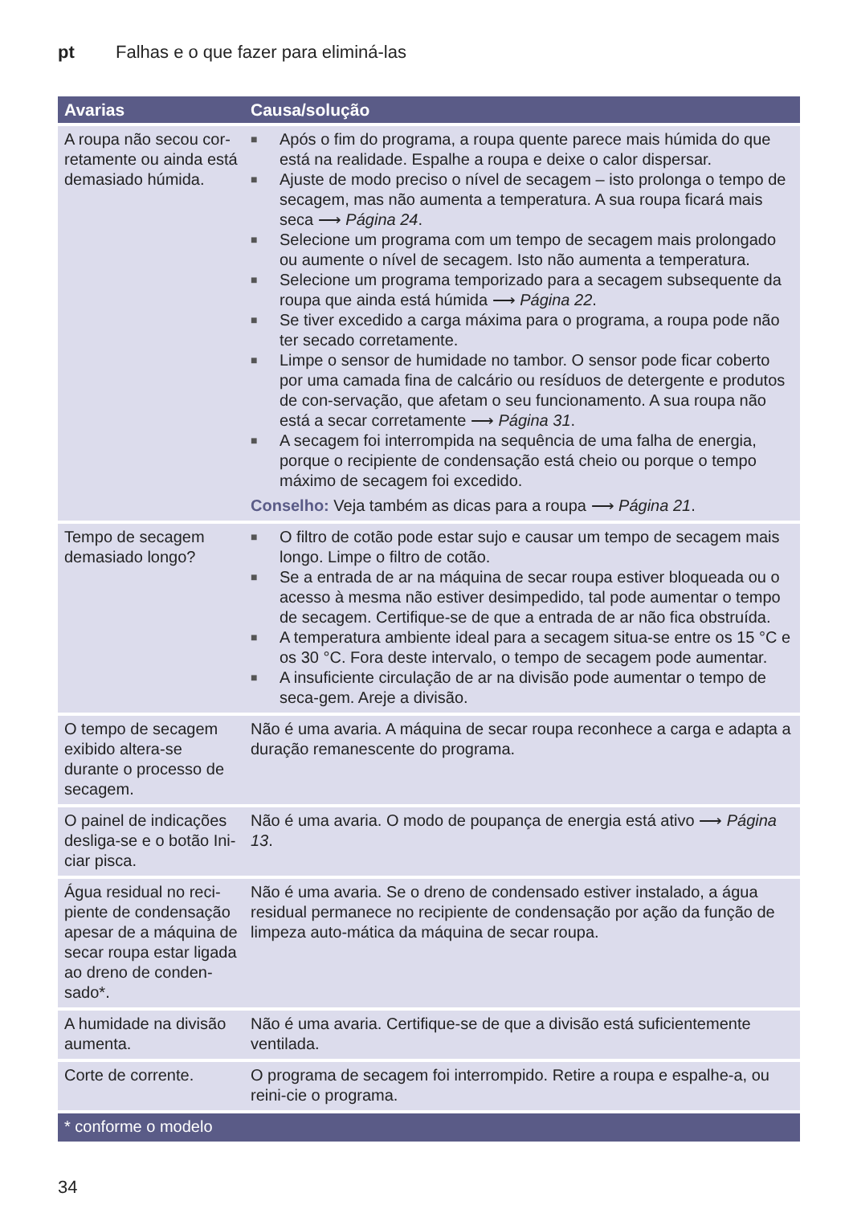pt Falhas e o que fazer para eliminá-las
| Avarias | Causa/solução |
| --- | --- |
| A roupa não secou cor-retamente ou ainda está demasiado húmida. | ■ Após o fim do programa, a roupa quente parece mais húmida do que está na realidade. Espalhe a roupa e deixe o calor dispersar. ■ Ajuste de modo preciso o nível de secagem – isto prolonga o tempo de secagem, mas não aumenta a temperatura. A sua roupa ficará mais seca ⟶ Página 24 . ■ Selecione um programa com um tempo de secagem mais prolongado ou aumente o nível de secagem. Isto não aumenta a temperatura. ■ Selecione um programa temporizado para a secagem subsequente da roupa que ainda está húmida ⟶ Página 22 . ■ Se tiver excedido a carga máxima para o programa, a roupa pode não ter secado corretamente. ■ Limpe o sensor de humidade no tambor. O sensor pode ficar coberto por uma camada fina de calcário ou resíduos de detergente e produtos de con-servação, que afetam o seu funcionamento. A sua roupa não está a secar corretamente ⟶ Página 31 . ■ A secagem foi interrompida na sequência de uma falha de energia, porque o recipiente de condensação está cheio ou porque o tempo máximo de secagem foi excedido. Conselho: Veja também as dicas para a roupa ⟶ Página 21 . |
| Tempo de secagem demasiado longo? | ■ O filtro de cotão pode estar sujo e causar um tempo de secagem mais longo. Limpe o filtro de cotão. ■ Se a entrada de ar na máquina de secar roupa estiver bloqueada ou o acesso à mesma não estiver desimpedido, tal pode aumentar o tempo de secagem. Certifique-se de que a entrada de ar não fica obstruída. ■ A temperatura ambiente ideal para a secagem situa-se entre os 15 °C e os 30 °C. Fora deste intervalo, o tempo de secagem pode aumentar. ■ A insuficiente circulação de ar na divisão pode aumentar o tempo de seca-gem. Areje a divisão. |
| O tempo de secagem exibido altera-se durante o processo de secagem. | Não é uma avaria. A máquina de secar roupa reconhece a carga e adapta a duração remanescente do programa. |
| O painel de indicações desliga-se e o botão Ini-ciar pisca. | Não é uma avaria. O modo de poupança de energia está ativo ⟶ Página 13 . |
| Água residual no reci-piente de condensação apesar de a máquina de secar roupa estar ligada ao dreno de conden-sado*. | Não é uma avaria. Se o dreno de condensado estiver instalado, a água residual permanece no recipiente de condensação por ação da função de limpeza auto-mática da máquina de secar roupa. |
| A humidade na divisão aumenta. | Não é uma avaria. Certifique-se de que a divisão está suficientemente ventilada. |
| Corte de corrente. | O programa de secagem foi interrompido. Retire a roupa e espalhe-a, ou reini-cie o programa. |
| * conforme o modelo | |
34